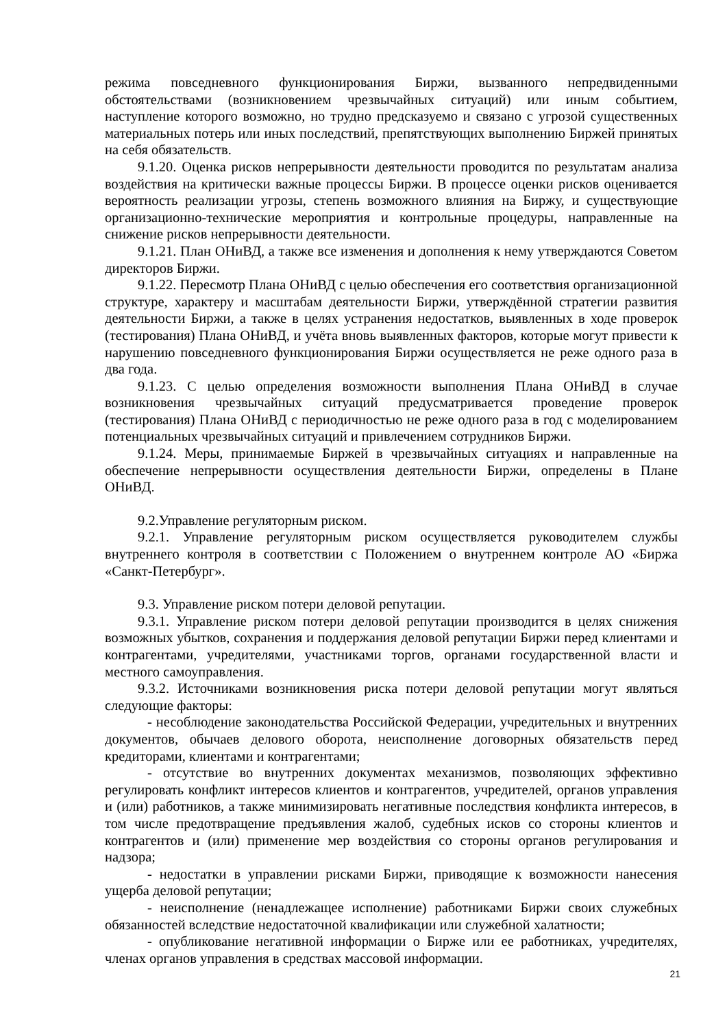режима повседневного функционирования Биржи, вызванного непредвиденными обстоятельствами (возникновением чрезвычайных ситуаций) или иным событием, наступление которого возможно, но трудно предсказуемо и связано с угрозой существенных материальных потерь или иных последствий, препятствующих выполнению Биржей принятых на себя обязательств.
9.1.20. Оценка рисков непрерывности деятельности проводится по результатам анализа воздействия на критически важные процессы Биржи. В процессе оценки рисков оценивается вероятность реализации угрозы, степень возможного влияния на Биржу, и существующие организационно-технические мероприятия и контрольные процедуры, направленные на снижение рисков непрерывности деятельности.
9.1.21. План ОНиВД, а также все изменения и дополнения к нему утверждаются Советом директоров Биржи.
9.1.22. Пересмотр Плана ОНиВД с целью обеспечения его соответствия организационной структуре, характеру и масштабам деятельности Биржи, утверждённой стратегии развития деятельности Биржи, а также в целях устранения недостатков, выявленных в ходе проверок (тестирования) Плана ОНиВД, и учёта вновь выявленных факторов, которые могут привести к нарушению повседневного функционирования Биржи осуществляется не реже одного раза в два года.
9.1.23. С целью определения возможности выполнения Плана ОНиВД в случае возникновения чрезвычайных ситуаций предусматривается проведение проверок (тестирования) Плана ОНиВД с периодичностью не реже одного раза в год с моделированием потенциальных чрезвычайных ситуаций и привлечением сотрудников Биржи.
9.1.24. Меры, принимаемые Биржей в чрезвычайных ситуациях и направленные на обеспечение непрерывности осуществления деятельности Биржи, определены в Плане ОНиВД.
9.2.Управление регуляторным риском.
9.2.1. Управление регуляторным риском осуществляется руководителем службы внутреннего контроля в соответствии с Положением о внутреннем контроле АО «Биржа «Санкт-Петербург».
9.3. Управление риском потери деловой репутации.
9.3.1. Управление риском потери деловой репутации производится в целях снижения возможных убытков, сохранения и поддержания деловой репутации Биржи перед клиентами и контрагентами, учредителями, участниками торгов, органами государственной власти и местного самоуправления.
9.3.2. Источниками возникновения риска потери деловой репутации могут являться следующие факторы:
- несоблюдение законодательства Российской Федерации, учредительных и внутренних документов, обычаев делового оборота, неисполнение договорных обязательств перед кредиторами, клиентами и контрагентами;
- отсутствие во внутренних документах механизмов, позволяющих эффективно регулировать конфликт интересов клиентов и контрагентов, учредителей, органов управления и (или) работников, а также минимизировать негативные последствия конфликта интересов, в том числе предотвращение предъявления жалоб, судебных исков со стороны клиентов и контрагентов и (или) применение мер воздействия со стороны органов регулирования и надзора;
- недостатки в управлении рисками Биржи, приводящие к возможности нанесения ущерба деловой репутации;
- неисполнение (ненадлежащее исполнение) работниками Биржи своих служебных обязанностей вследствие недостаточной квалификации или служебной халатности;
- опубликование негативной информации о Бирже или ее работниках, учредителях, членах органов управления в средствах массовой информации.
21